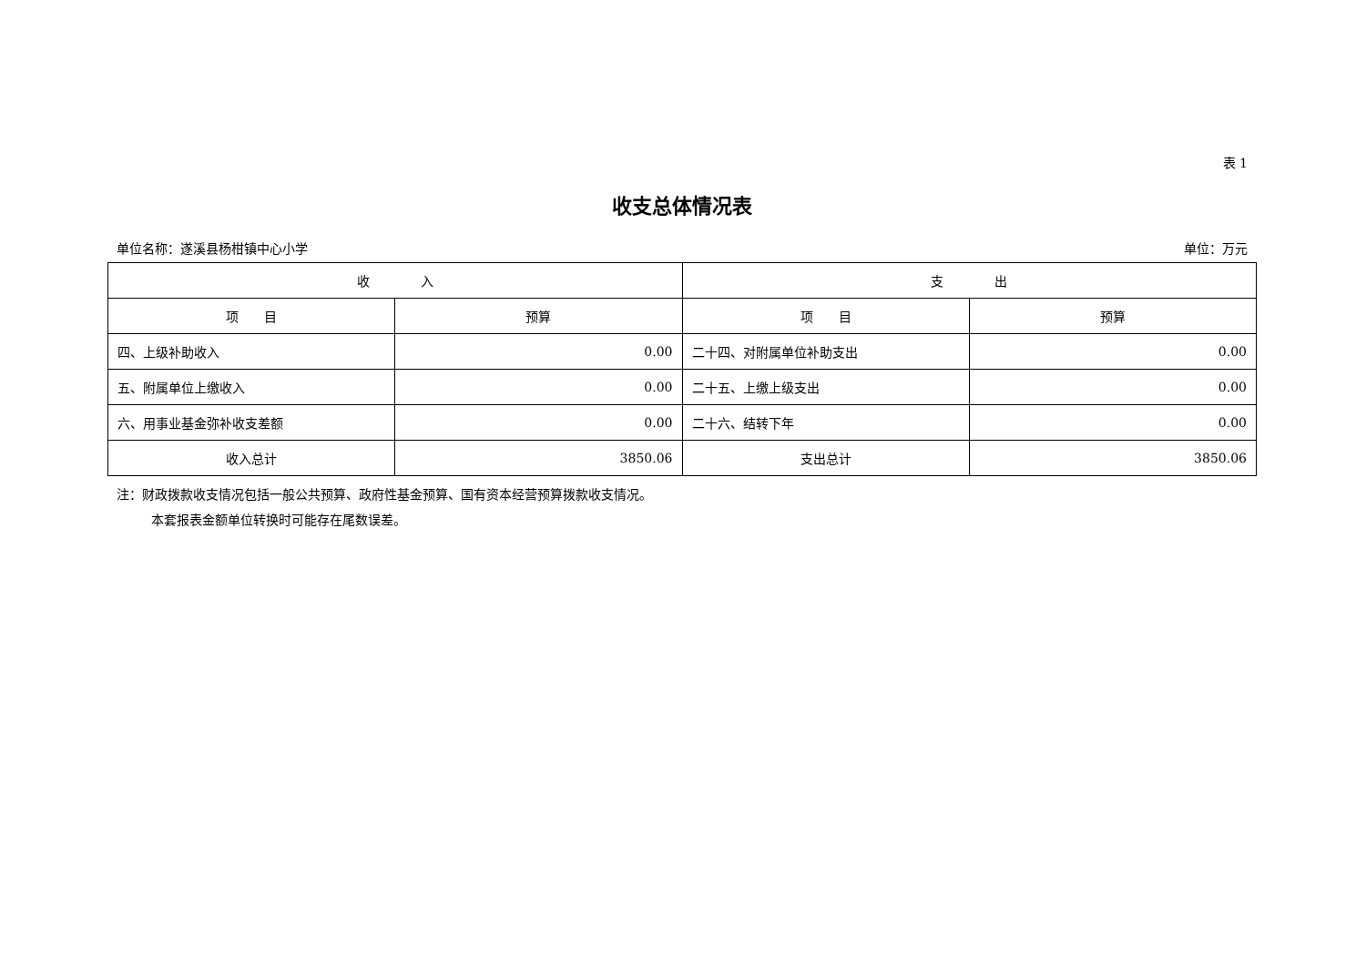表 1
收支总体情况表
单位名称：遂溪县杨柑镇中心小学 单位：万元
| 收 入 | | 支 出 | |
| --- | --- | --- | --- |
| 项 目 | 预算 | 项 目 | 预算 |
| 四、上级补助收入 | 0.00 | 二十四、对附属单位补助支出 | 0.00 |
| 五、附属单位上缴收入 | 0.00 | 二十五、上缴上级支出 | 0.00 |
| 六、用事业基金弥补收支差额 | 0.00 | 二十六、结转下年 | 0.00 |
| 收入总计 | 3850.06 | 支出总计 | 3850.06 |
注：财政拨款收支情况包括一般公共预算、政府性基金预算、国有资本经营预算拨款收支情况。
本套报表金额单位转换时可能存在尾数误差。